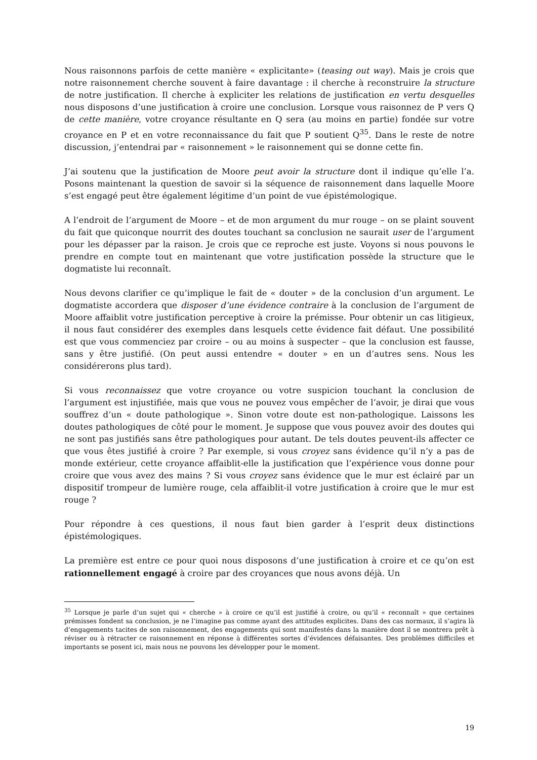Nous raisonnons parfois de cette manière « explicitante» (teasing out way). Mais je crois que notre raisonnement cherche souvent à faire davantage : il cherche à reconstruire la structure de notre justification. Il cherche à expliciter les relations de justification en vertu desquelles nous disposons d’une justification à croire une conclusion. Lorsque vous raisonnez de P vers Q de cette manière, votre croyance résultante en Q sera (au moins en partie) fondée sur votre croyance en P et en votre reconnaissance du fait que P soutient Q<sup>35</sup>. Dans le reste de notre discussion, j’entendrai par « raisonnement » le raisonnement qui se donne cette fin.
J’ai soutenu que la justification de Moore peut avoir la structure dont il indique qu’elle l’a. Posons maintenant la question de savoir si la séquence de raisonnement dans laquelle Moore s’est engagé peut être également légitime d’un point de vue épistémologique.
A l’endroit de l’argument de Moore – et de mon argument du mur rouge – on se plaint souvent du fait que quiconque nourrit des doutes touchant sa conclusion ne saurait user de l’argument pour les dépasser par la raison. Je crois que ce reproche est juste. Voyons si nous pouvons le prendre en compte tout en maintenant que votre justification possède la structure que le dogmatiste lui reconnaît.
Nous devons clarifier ce qu’implique le fait de « douter » de la conclusion d’un argument. Le dogmatiste accordera que disposer d’une évidence contraire à la conclusion de l’argument de Moore affaiblit votre justification perceptive à croire la prémisse. Pour obtenir un cas litigieux, il nous faut considérer des exemples dans lesquels cette évidence fait défaut. Une possibilité est que vous commenciez par croire – ou au moins à suspecter – que la conclusion est fausse, sans y être justifié. (On peut aussi entendre « douter » en un d’autres sens. Nous les considérerons plus tard).
Si vous reconnaissez que votre croyance ou votre suspicion touchant la conclusion de l’argument est injustifiée, mais que vous ne pouvez vous empêcher de l’avoir, je dirai que vous souffrez d’un « doute pathologique ». Sinon votre doute est non-pathologique. Laissons les doutes pathologiques de côté pour le moment. Je suppose que vous pouvez avoir des doutes qui ne sont pas justifiés sans être pathologiques pour autant. De tels doutes peuvent-ils affecter ce que vous êtes justifié à croire ? Par exemple, si vous croyez sans évidence qu’il n’y a pas de monde extérieur, cette croyance affaiblit-elle la justification que l’expérience vous donne pour croire que vous avez des mains ? Si vous croyez sans évidence que le mur est éclairé par un dispositif trompeur de lumière rouge, cela affaiblit-il votre justification à croire que le mur est rouge ?
Pour répondre à ces questions, il nous faut bien garder à l’esprit deux distinctions épistémologiques.
La première est entre ce pour quoi nous disposons d’une justification à croire et ce qu’on est rationnellement engagé à croire par des croyances que nous avons déjà. Un
<sup>35</sup> Lorsque je parle d’un sujet qui « cherche » à croire ce qu’il est justifié à croire, ou qu’il « reconnaît » que certaines prémisses fondent sa conclusion, je ne l’imagine pas comme ayant des attitudes explicites. Dans des cas normaux, il s’agira là d’engagements tacites de son raisonnement, des engagements qui sont manifestés dans la manière dont il se montrera prêt à réviser ou à rétracter ce raisonnement en réponse à différentes sortes d’évidences défaisantes. Des problèmes difficiles et importants se posent ici, mais nous ne pouvons les développer pour le moment.
19